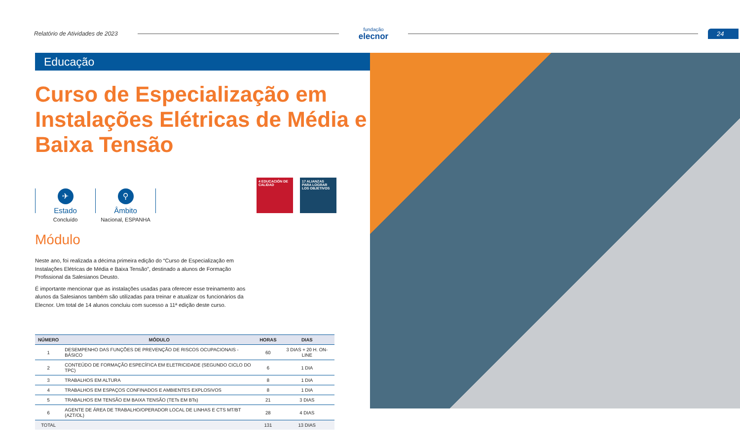Relatório de Atividades de 2023
fundação
elecnor
24
Educação
Curso de Especialização em Instalações Elétricas de Média e Baixa Tensão
✈
Estado
Concluído
⚲
Âmbito
Nacional, ESPANHA
4 EDUCACIÓN DE CALIDAD
17 ALIANZAS PARA LOGRAR LOS OBJETIVOS
Módulo
Neste ano, foi realizada a décima primeira edição do “Curso de Especialização em Instalações Elétricas de Média e Baixa Tensão”, destinado a alunos de Formação Profissional da Salesianos Deusto.
É importante mencionar que as instalações usadas para oferecer esse treinamento aos alunos da Salesianos também são utilizadas para treinar e atualizar os funcionários da Elecnor. Um total de 14 alunos concluiu com sucesso a 11ª edição deste curso.
| NÚMERO | MÓDULO | HORAS | DIAS |
| --- | --- | --- | --- |
| 1 | DESEMPENHO DAS FUNÇÕES DE PREVENÇÃO DE RISCOS OCUPACIONAIS - BÁSICO | 60 | 3 DIAS + 20 H. ON-LINE |
| 2 | CONTEÚDO DE FORMAÇÃO ESPECÍFICA EM ELETRICIDADE (SEGUNDO CICLO DO TPC) | 6 | 1 DIA |
| 3 | TRABALHOS EM ALTURA | 8 | 1 DIA |
| 4 | TRABALHOS EM ESPAÇOS CONFINADOS E AMBIENTES EXPLOSIVOS | 8 | 1 DIA |
| 5 | TRABALHOS EM TENSÃO EM BAIXA TENSÃO (TETs EM BTs) | 21 | 3 DIAS |
| 6 | AGENTE DE ÁREA DE TRABALHO/OPERADOR LOCAL DE LINHAS E CTS MT/BT (AZT/OL) | 28 | 4 DIAS |
| TOTAL | | 131 | 13 DIAS |